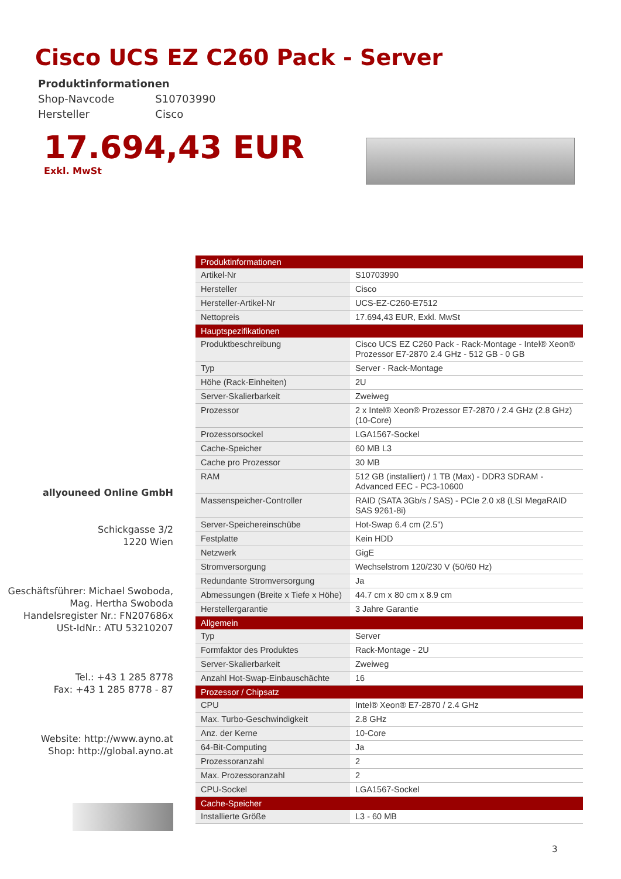Cisco UCS EZ C260 Pack - Server
Produktinformationen
| Shop-Navcode | S10703990 |
| Hersteller | Cisco |
17.694,43 EUR
Exkl. MwSt
| Produktinformationen | |
| --- | --- |
| Artikel-Nr | S10703990 |
| Hersteller | Cisco |
| Hersteller-Artikel-Nr | UCS-EZ-C260-E7512 |
| Nettopreis | 17.694,43 EUR, Exkl. MwSt |
| Hauptspezifikationen | |
| Produktbeschreibung | Cisco UCS EZ C260 Pack - Rack-Montage - Intel® Xeon® Prozessor E7-2870 2.4 GHz - 512 GB - 0 GB |
| Typ | Server - Rack-Montage |
| Höhe (Rack-Einheiten) | 2U |
| Server-Skalierbarkeit | Zweiweg |
| Prozessor | 2 x Intel® Xeon® Prozessor E7-2870 / 2.4 GHz (2.8 GHz) (10-Core) |
| Prozessorsockel | LGA1567-Sockel |
| Cache-Speicher | 60 MB L3 |
| Cache pro Prozessor | 30 MB |
| RAM | 512 GB (installiert) / 1 TB (Max) - DDR3 SDRAM - Advanced EEC - PC3-10600 |
| Massenspeicher-Controller | RAID (SATA 3Gb/s / SAS) - PCIe 2.0 x8 (LSI MegaRAID SAS 9261-8i) |
| Server-Speichereinschübe | Hot-Swap 6.4 cm (2.5") |
| Festplatte | Kein HDD |
| Netzwerk | GigE |
| Stromversorgung | Wechselstrom 120/230 V (50/60 Hz) |
| Redundante Stromversorgung | Ja |
| Abmessungen (Breite x Tiefe x Höhe) | 44.7 cm x 80 cm x 8.9 cm |
| Herstellergarantie | 3 Jahre Garantie |
| Allgemein | |
| Typ | Server |
| Formfaktor des Produktes | Rack-Montage - 2U |
| Server-Skalierbarkeit | Zweiweg |
| Anzahl Hot-Swap-Einbauschächte | 16 |
| Prozessor / Chipsatz | |
| CPU | Intel® Xeon® E7-2870 / 2.4 GHz |
| Max. Turbo-Geschwindigkeit | 2.8 GHz |
| Anz. der Kerne | 10-Core |
| 64-Bit-Computing | Ja |
| Prozessoranzahl | 2 |
| Max. Prozessoranzahl | 2 |
| CPU-Sockel | LGA1567-Sockel |
| Cache-Speicher | |
| Installierte Größe | L3 - 60 MB |
allyouneed Online GmbH
Schickgasse 3/2
1220 Wien
Geschäftsführer: Michael Swoboda,
Mag. Hertha Swoboda
Handelsregister Nr.: FN207686x
USt-IdNr.: ATU 53210207
Tel.: +43 1 285 8778
Fax: +43 1 285 8778 - 87
Website: http://www.ayno.at
Shop: http://global.ayno.at
3